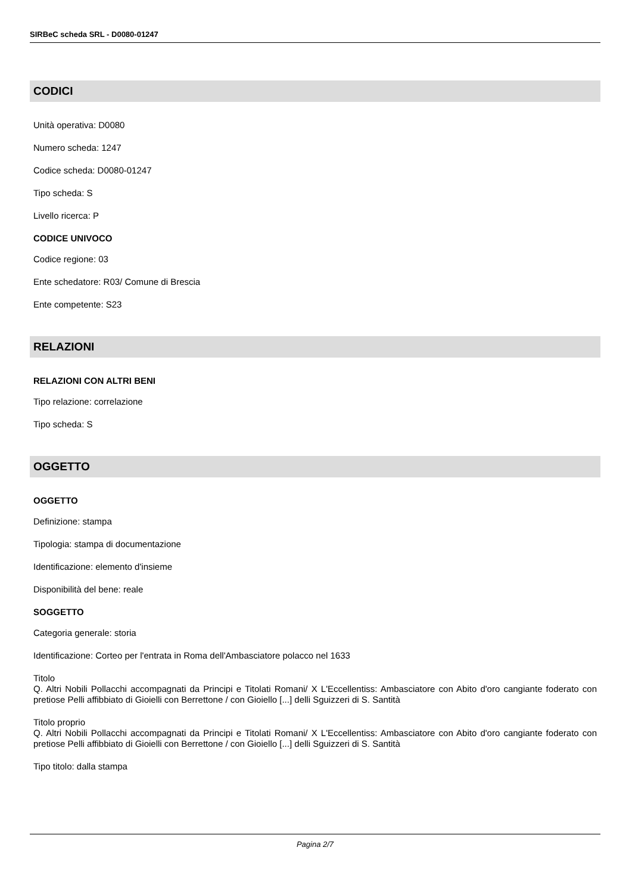SIRBeC scheda SRL - D0080-01247
CODICI
Unità operativa: D0080
Numero scheda: 1247
Codice scheda: D0080-01247
Tipo scheda: S
Livello ricerca: P
CODICE UNIVOCO
Codice regione: 03
Ente schedatore: R03/ Comune di Brescia
Ente competente: S23
RELAZIONI
RELAZIONI CON ALTRI BENI
Tipo relazione: correlazione
Tipo scheda: S
OGGETTO
OGGETTO
Definizione: stampa
Tipologia: stampa di documentazione
Identificazione: elemento d'insieme
Disponibilità del bene: reale
SOGGETTO
Categoria generale: storia
Identificazione: Corteo per l'entrata in Roma dell'Ambasciatore polacco nel 1633
Titolo
Q. Altri Nobili Pollacchi accompagnati da Principi e Titolati Romani/ X L'Eccellentiss: Ambasciatore con Abito d'oro cangiante foderato con pretiose Pelli affibbiato di Gioielli con Berrettone / con Gioiello [...] delli Sguizzeri di S. Santità
Titolo proprio
Q. Altri Nobili Pollacchi accompagnati da Principi e Titolati Romani/ X L'Eccellentiss: Ambasciatore con Abito d'oro cangiante foderato con pretiose Pelli affibbiato di Gioielli con Berrettone / con Gioiello [...] delli Sguizzeri di S. Santità
Tipo titolo: dalla stampa
Pagina 2/7